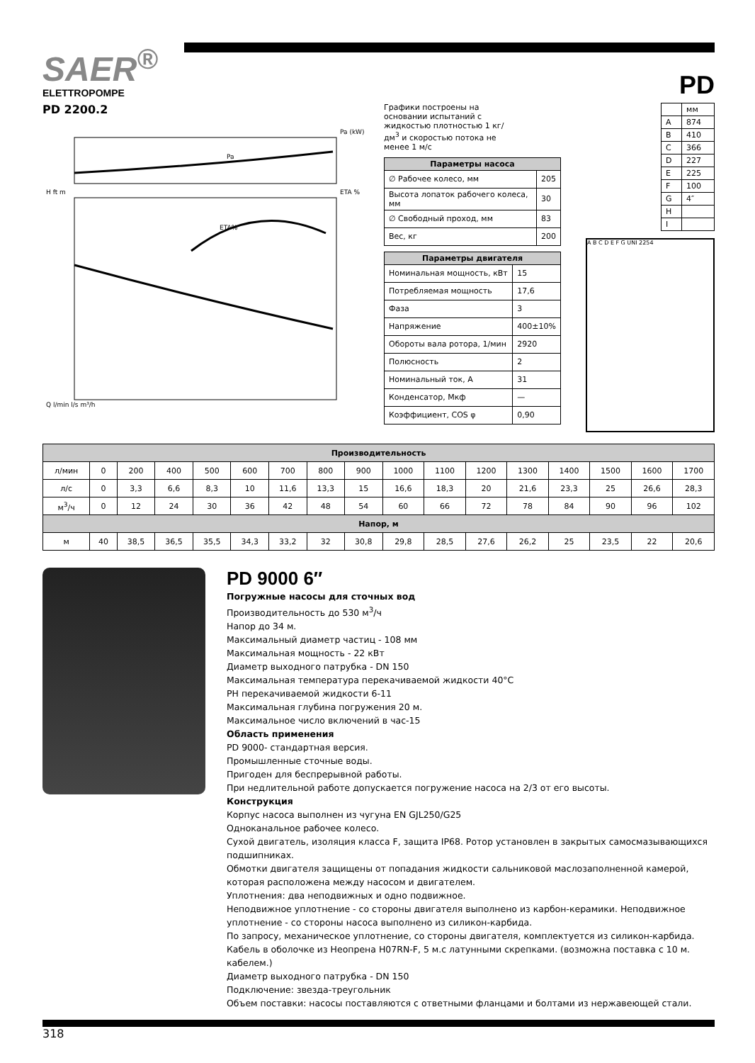SAER<sup>®</sup>
ELETTROPOMPE
PD
PD 2200.2
Pa (kW)
ETA %
Pa
ETA%
H ft m
Q l/min l/s m³/h
Графики построены на основании испытаний с жидкостью плотностью 1 кг/дм<sup>3</sup> и скоростью потока не менее 1 м/с
| Параметры насоса | |
| --- | --- |
| ∅ Рабочее колесо, мм | 205 |
| Высота лопаток рабочего колеса, мм | 30 |
| ∅ Свободный проход, мм | 83 |
| Вес, кг | 200 |
| Параметры двигателя | |
| --- | --- |
| Номинальная мощность, кВт | 15 |
| Потребляемая мощность | 17,6 |
| Фаза | 3 |
| Напряжение | 400±10% |
| Обороты вала ротора, 1/мин | 2920 |
| Полюсность | 2 |
| Номинальный ток, А | 31 |
| Конденсатор, Мкф | — |
| Коэффициент, COS φ | 0,90 |
| | мм |
| A | 874 |
| B | 410 |
| C | 366 |
| D | 227 |
| E | 225 |
| F | 100 |
| G | 4″ |
| H | |
| I | |
A B C D E F G UNI 2254
| Производительность | | | | | | | | | | | | | | | | |
| --- | --- | --- | --- | --- | --- | --- | --- | --- | --- | --- | --- | --- | --- | --- | --- | --- |
| л/мин | 0 | 200 | 400 | 500 | 600 | 700 | 800 | 900 | 1000 | 1100 | 1200 | 1300 | 1400 | 1500 | 1600 | 1700 |
| л/с | 0 | 3,3 | 6,6 | 8,3 | 10 | 11,6 | 13,3 | 15 | 16,6 | 18,3 | 20 | 21,6 | 23,3 | 25 | 26,6 | 28,3 |
| м<sup>3</sup>/ч | 0 | 12 | 24 | 30 | 36 | 42 | 48 | 54 | 60 | 66 | 72 | 78 | 84 | 90 | 96 | 102 |
| Напор, м | | | | | | | | | | | | | | | | |
| м | 40 | 38,5 | 36,5 | 35,5 | 34,3 | 33,2 | 32 | 30,8 | 29,8 | 28,5 | 27,6 | 26,2 | 25 | 23,5 | 22 | 20,6 |
PD 9000 6″
Погружные насосы для сточных вод
Производительность до 530 м<sup>3</sup>/ч
Напор до 34 м.
Максимальный диаметр частиц - 108 мм
Максимальная мощность - 22 кВт
Диаметр выходного патрубка - DN 150
Максимальная температура перекачиваемой жидкости 40°C
PH перекачиваемой жидкости 6-11
Максимальная глубина погружения 20 м.
Максимальное число включений в час-15
Область применения
PD 9000- стандартная версия.
Промышленные сточные воды.
Пригоден для беспрерывной работы.
При недлительной работе допускается погружение насоса на 2/3 от его высоты.
Конструкция
Корпус насоса выполнен из чугуна EN GJL250/G25
Одноканальное рабочее колесо.
Сухой двигатель, изоляция класса F, защита IP68. Ротор установлен в закрытых самосмазывающихся подшипниках.
Обмотки двигателя защищены от попадания жидкости сальниковой маслозаполненной камерой, которая расположена между насосом и двигателем.
Уплотнения: два неподвижных и одно подвижное.
Неподвижное уплотнение - со стороны двигателя выполнено из карбон-керамики. Неподвижное уплотнение - со стороны насоса выполнено из силикон-карбида.
По запросу, механическое уплотнение, со стороны двигателя, комплектуется из силикон-карбида.
Кабель в оболочке из Неопрена H07RN-F, 5 м.с латунными скрепками. (возможна поставка с 10 м. кабелем.)
Диаметр выходного патрубка - DN 150
Подключение: звезда-треугольник
Объем поставки: насосы поставляются с ответными фланцами и болтами из нержавеющей стали.
318